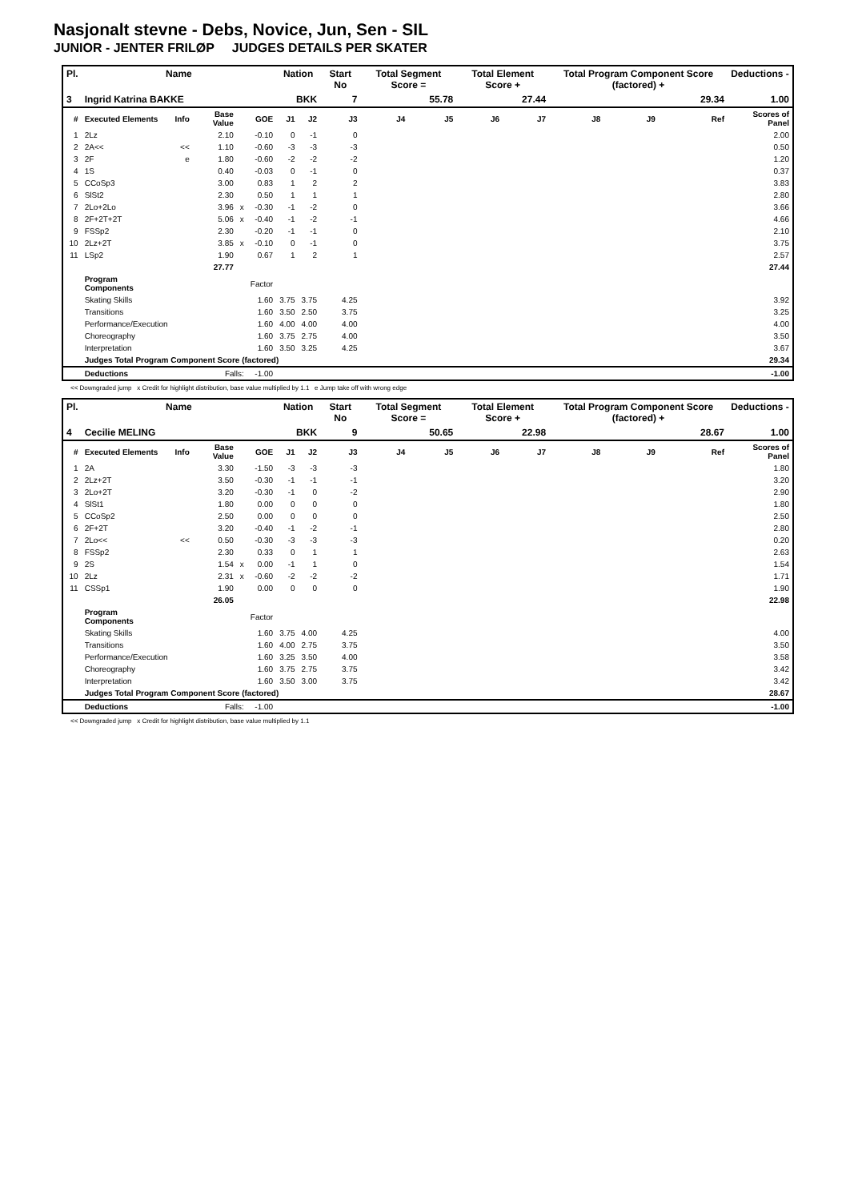Nasjonalt stevne - Debs, Novice, Jun, Sen - SIL
JUNIOR - JENTER FRILØP JUDGES DETAILS PER SKATER
| Pl. | Name | | | | | Nation | | Start No | Total Segment Score = | | Total Element Score + | | Total Program Component Score (factored) + | | | Deductions - |
| --- | --- | --- | --- | --- | --- | --- | --- | --- | --- | --- | --- | --- | --- | --- | --- | --- |
| 3 | Ingrid Katrina BAKKE | | | | | BKK | | 7 | 55.78 | | 27.44 | | 29.34 | | | 1.00 |
| # | Executed Elements | Info | Base Value | | GOE | J1 | J2 | J3 | J4 | J5 | J6 | J7 | J8 | J9 | Ref | Scores of Panel |
| 1 | 2Lz | | 2.10 | | -0.10 | 0 | -1 | 0 | | | | | | | | 2.00 |
| 2 | 2A<< | << | 1.10 | | -0.60 | -3 | -3 | -3 | | | | | | | | 0.50 |
| 3 | 2F | e | 1.80 | | -0.60 | -2 | -2 | -2 | | | | | | | | 1.20 |
| 4 | 1S | | 0.40 | | -0.03 | 0 | -1 | 0 | | | | | | | | 0.37 |
| 5 | CCoSp3 | | 3.00 | | 0.83 | 1 | 2 | 2 | | | | | | | | 3.83 |
| 6 | SlSt2 | | 2.30 | | 0.50 | 1 | 1 | 1 | | | | | | | | 2.80 |
| 7 | 2Lo+2Lo | | 3.96 | x | -0.30 | -1 | -2 | 0 | | | | | | | | 3.66 |
| 8 | 2F+2T+2T | | 5.06 | x | -0.40 | -1 | -2 | -1 | | | | | | | | 4.66 |
| 9 | FSSp2 | | 2.30 | | -0.20 | -1 | -1 | 0 | | | | | | | | 2.10 |
| 10 | 2Lz+2T | | 3.85 | x | -0.10 | 0 | -1 | 0 | | | | | | | | 3.75 |
| 11 | LSp2 | | 1.90 | | 0.67 | 1 | 2 | 1 | | | | | | | | 2.57 |
| | | | 27.77 | | | | | | | | | | | | | 27.44 |
| | Program Components | | | | Factor | | | | | | | | | | | |
| | Skating Skills | | | | 1.60 | 3.75 | 3.75 | 4.25 | | | | | | | | 3.92 |
| | Transitions | | | | 1.60 | 3.50 | 2.50 | 3.75 | | | | | | | | 3.25 |
| | Performance/Execution | | | | 1.60 | 4.00 | 4.00 | 4.00 | | | | | | | | 4.00 |
| | Choreography | | | | 1.60 | 3.75 | 2.75 | 4.00 | | | | | | | | 3.50 |
| | Interpretation | | | | 1.60 | 3.50 | 3.25 | 4.25 | | | | | | | | 3.67 |
| | Judges Total Program Component Score (factored) | | | | | | | | | | | | | | | 29.34 |
| | Deductions | Falls: | | | -1.00 | | | | | | | | | | | -1.00 |
<< Downgraded jump x Credit for highlight distribution, base value multiplied by 1.1 e Jump take off with wrong edge
| Pl. | Name | | | | | Nation | | Start No | Total Segment Score = | | Total Element Score + | | Total Program Component Score (factored) + | | | Deductions - |
| --- | --- | --- | --- | --- | --- | --- | --- | --- | --- | --- | --- | --- | --- | --- | --- | --- |
| 4 | Cecilie MELING | | | | | BKK | | 9 | 50.65 | | 22.98 | | 28.67 | | | 1.00 |
| # | Executed Elements | Info | Base Value | | GOE | J1 | J2 | J3 | J4 | J5 | J6 | J7 | J8 | J9 | Ref | Scores of Panel |
| 1 | 2A | | 3.30 | | -1.50 | -3 | -3 | -3 | | | | | | | | 1.80 |
| 2 | 2Lz+2T | | 3.50 | | -0.30 | -1 | -1 | -1 | | | | | | | | 3.20 |
| 3 | 2Lo+2T | | 3.20 | | -0.30 | -1 | 0 | -2 | | | | | | | | 2.90 |
| 4 | SlSt1 | | 1.80 | | 0.00 | 0 | 0 | 0 | | | | | | | | 1.80 |
| 5 | CCoSp2 | | 2.50 | | 0.00 | 0 | 0 | 0 | | | | | | | | 2.50 |
| 6 | 2F+2T | | 3.20 | | -0.40 | -1 | -2 | -1 | | | | | | | | 2.80 |
| 7 | 2Lo<< | << | 0.50 | | -0.30 | -3 | -3 | -3 | | | | | | | | 0.20 |
| 8 | FSSp2 | | 2.30 | | 0.33 | 0 | 1 | 1 | | | | | | | | 2.63 |
| 9 | 2S | | 1.54 | x | 0.00 | -1 | 1 | 0 | | | | | | | | 1.54 |
| 10 | 2Lz | | 2.31 | x | -0.60 | -2 | -2 | -2 | | | | | | | | 1.71 |
| 11 | CSSp1 | | 1.90 | | 0.00 | 0 | 0 | 0 | | | | | | | | 1.90 |
| | | | 26.05 | | | | | | | | | | | | | 22.98 |
| | Program Components | | | | Factor | | | | | | | | | | | |
| | Skating Skills | | | | 1.60 | 3.75 | 4.00 | 4.25 | | | | | | | | 4.00 |
| | Transitions | | | | 1.60 | 4.00 | 2.75 | 3.75 | | | | | | | | 3.50 |
| | Performance/Execution | | | | 1.60 | 3.25 | 3.50 | 4.00 | | | | | | | | 3.58 |
| | Choreography | | | | 1.60 | 3.75 | 2.75 | 3.75 | | | | | | | | 3.42 |
| | Interpretation | | | | 1.60 | 3.50 | 3.00 | 3.75 | | | | | | | | 3.42 |
| | Judges Total Program Component Score (factored) | | | | | | | | | | | | | | | 28.67 |
| | Deductions | Falls: | | | -1.00 | | | | | | | | | | | -1.00 |
<< Downgraded jump x Credit for highlight distribution, base value multiplied by 1.1